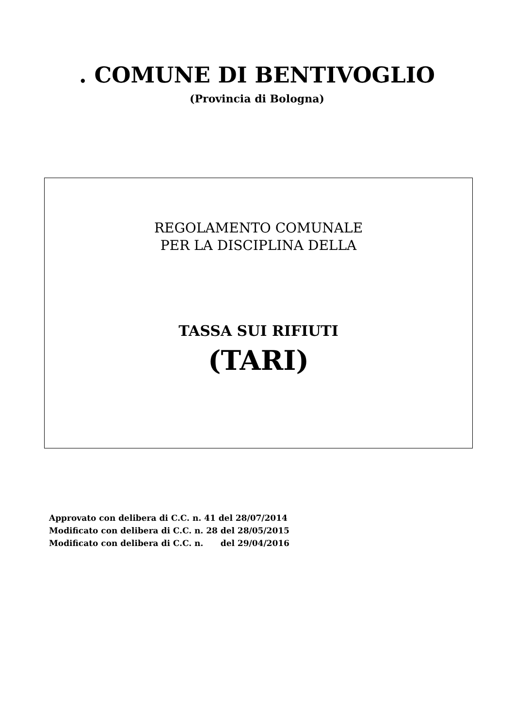. COMUNE DI BENTIVOGLIO
(Provincia di Bologna)
REGOLAMENTO COMUNALE
PER LA DISCIPLINA DELLA
TASSA SUI RIFIUTI
(TARI)
Approvato con delibera di C.C. n. 41 del 28/07/2014
Modificato con delibera di C.C. n. 28 del 28/05/2015
Modificato con delibera di C.C. n. del 29/04/2016